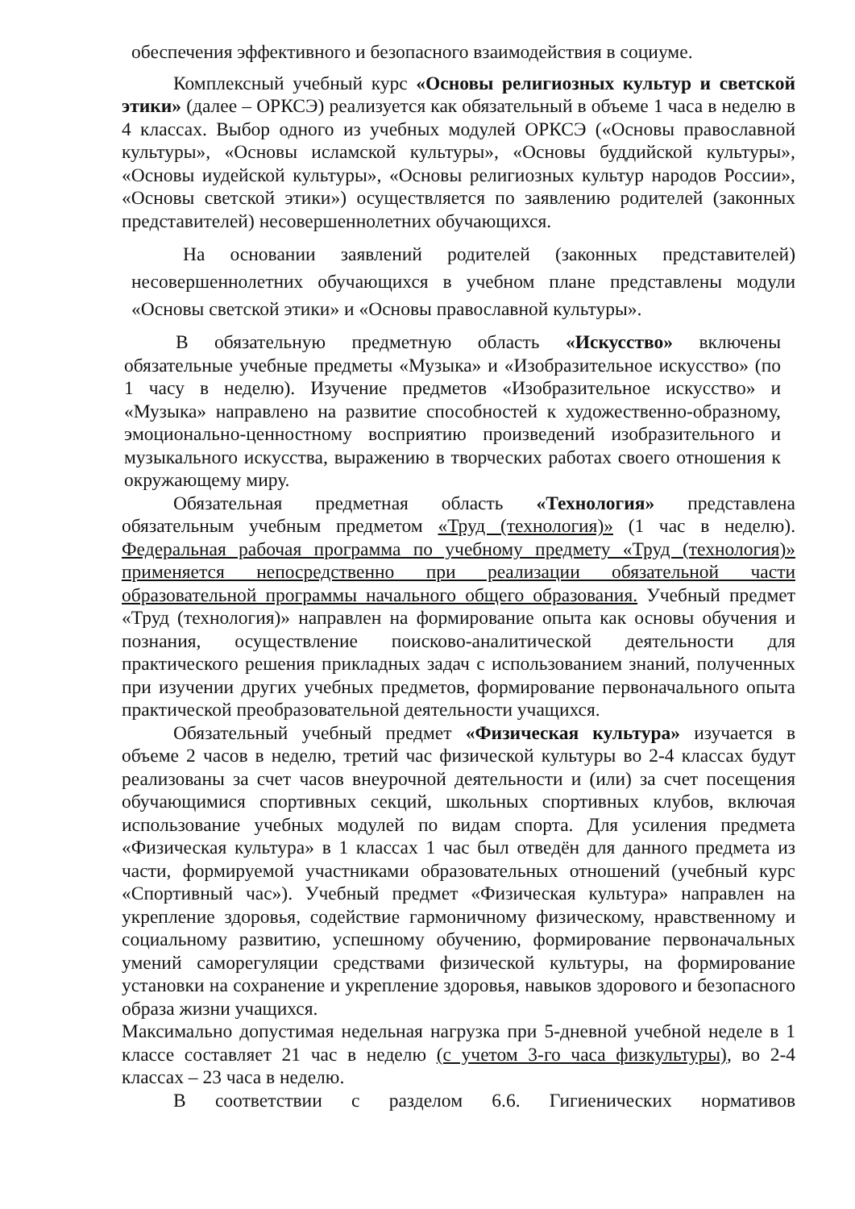обеспечения эффективного и безопасного взаимодействия в социуме.
Комплексный учебный курс «Основы религиозных культур и светской этики» (далее – ОРКСЭ) реализуется как обязательный в объеме 1 часа в неделю в 4 классах. Выбор одного из учебных модулей ОРКСЭ («Основы православной культуры», «Основы исламской культуры», «Основы буддийской культуры», «Основы иудейской культуры», «Основы религиозных культур народов России», «Основы светской этики») осуществляется по заявлению родителей (законных представителей) несовершеннолетних обучающихся.
На основании заявлений родителей (законных представителей) несовершеннолетних обучающихся в учебном плане представлены модули «Основы светской этики» и «Основы православной культуры».
В обязательную предметную область «Искусство» включены обязательные учебные предметы «Музыка» и «Изобразительное искусство» (по 1 часу в неделю). Изучение предметов «Изобразительное искусство» и «Музыка» направлено на развитие способностей к художественно-образному, эмоционально-ценностному восприятию произведений изобразительного и музыкального искусства, выражению в творческих работах своего отношения к окружающему миру.
Обязательная предметная область «Технология» представлена обязательным учебным предметом «Труд (технология)» (1 час в неделю). Федеральная рабочая программа по учебному предмету «Труд (технология)» применяется непосредственно при реализации обязательной части образовательной программы начального общего образования. Учебный предмет «Труд (технология)» направлен на формирование опыта как основы обучения и познания, осуществление поисково-аналитической деятельности для практического решения прикладных задач с использованием знаний, полученных при изучении других учебных предметов, формирование первоначального опыта практической преобразовательной деятельности учащихся.
Обязательный учебный предмет «Физическая культура» изучается в объеме 2 часов в неделю, третий час физической культуры во 2-4 классах будут реализованы за счет часов внеурочной деятельности и (или) за счет посещения обучающимися спортивных секций, школьных спортивных клубов, включая использование учебных модулей по видам спорта. Для усиления предмета «Физическая культура» в 1 классах 1 час был отведён для данного предмета из части, формируемой участниками образовательных отношений (учебный курс «Спортивный час»). Учебный предмет «Физическая культура» направлен на укрепление здоровья, содействие гармоничному физическому, нравственному и социальному развитию, успешному обучению, формирование первоначальных умений саморегуляции средствами физической культуры, на формирование установки на сохранение и укрепление здоровья, навыков здорового и безопасного образа жизни учащихся.
Максимально допустимая недельная нагрузка при 5-дневной учебной неделе в 1 классе составляет 21 час в неделю (с учетом 3-го часа физкультуры), во 2-4 классах – 23 часа в неделю.
В соответствии с разделом 6.6. Гигиенических нормативов